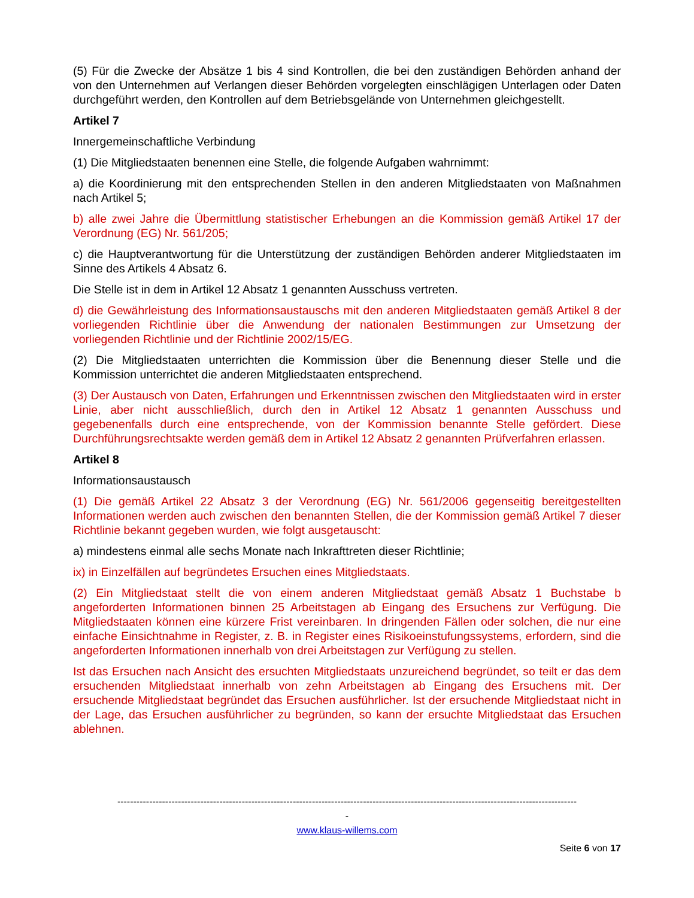(5) Für die Zwecke der Absätze 1 bis 4 sind Kontrollen, die bei den zuständigen Behörden anhand der von den Unternehmen auf Verlangen dieser Behörden vorgelegten einschlägigen Unterlagen oder Daten durchgeführt werden, den Kontrollen auf dem Betriebsgelände von Unternehmen gleichgestellt.
Artikel 7
Innergemeinschaftliche Verbindung
(1) Die Mitgliedstaaten benennen eine Stelle, die folgende Aufgaben wahrnimmt:
a) die Koordinierung mit den entsprechenden Stellen in den anderen Mitgliedstaaten von Maßnahmen nach Artikel 5;
b) alle zwei Jahre die Übermittlung statistischer Erhebungen an die Kommission gemäß Artikel 17 der Verordnung (EG) Nr. 561/205;
c) die Hauptverantwortung für die Unterstützung der zuständigen Behörden anderer Mitgliedstaaten im Sinne des Artikels 4 Absatz 6.
Die Stelle ist in dem in Artikel 12 Absatz 1 genannten Ausschuss vertreten.
d) die Gewährleistung des Informationsaustauschs mit den anderen Mitgliedstaaten gemäß Artikel 8 der vorliegenden Richtlinie über die Anwendung der nationalen Bestimmungen zur Umsetzung der vorliegenden Richtlinie und der Richtlinie 2002/15/EG.
(2) Die Mitgliedstaaten unterrichten die Kommission über die Benennung dieser Stelle und die Kommission unterrichtet die anderen Mitgliedstaaten entsprechend.
(3) Der Austausch von Daten, Erfahrungen und Erkenntnissen zwischen den Mitgliedstaaten wird in erster Linie, aber nicht ausschließlich, durch den in Artikel 12 Absatz 1 genannten Ausschuss und gegebenenfalls durch eine entsprechende, von der Kommission benannte Stelle gefördert. Diese Durchführungsrechtsakte werden gemäß dem in Artikel 12 Absatz 2 genannten Prüfverfahren erlassen.
Artikel 8
Informationsaustausch
(1) Die gemäß Artikel 22 Absatz 3 der Verordnung (EG) Nr. 561/2006 gegenseitig bereitgestellten Informationen werden auch zwischen den benannten Stellen, die der Kommission gemäß Artikel 7 dieser Richtlinie bekannt gegeben wurden, wie folgt ausgetauscht:
a) mindestens einmal alle sechs Monate nach Inkrafttreten dieser Richtlinie;
ix) in Einzelfällen auf begründetes Ersuchen eines Mitgliedstaats.
(2) Ein Mitgliedstaat stellt die von einem anderen Mitgliedstaat gemäß Absatz 1 Buchstabe b angeforderten Informationen binnen 25 Arbeitstagen ab Eingang des Ersuchens zur Verfügung. Die Mitgliedstaaten können eine kürzere Frist vereinbaren. In dringenden Fällen oder solchen, die nur eine einfache Einsichtnahme in Register, z. B. in Register eines Risikoeinstufungssystems, erfordern, sind die angeforderten Informationen innerhalb von drei Arbeitstagen zur Verfügung zu stellen.
Ist das Ersuchen nach Ansicht des ersuchten Mitgliedstaats unzureichend begründet, so teilt er das dem ersuchenden Mitgliedstaat innerhalb von zehn Arbeitstagen ab Eingang des Ersuchens mit. Der ersuchende Mitgliedstaat begründet das Ersuchen ausführlicher. Ist der ersuchende Mitgliedstaat nicht in der Lage, das Ersuchen ausführlicher zu begründen, so kann der ersuchte Mitgliedstaat das Ersuchen ablehnen.
------------------------------------------------------------------------------------------------------------------------------------------------
-
www.klaus-willems.com
Seite 6 von 17